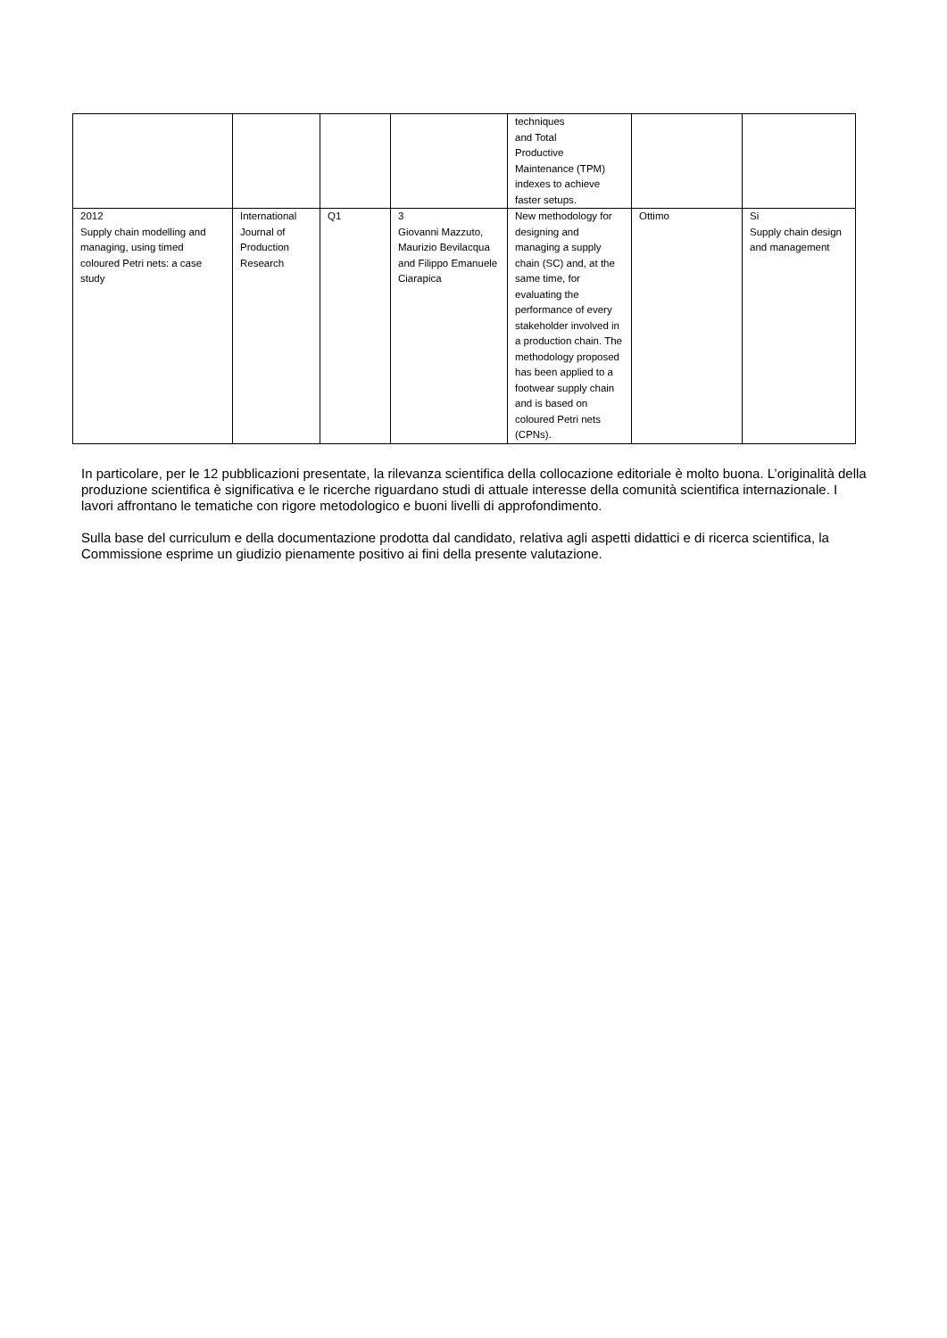| | | | | techniques and Total Productive Maintenance (TPM) indexes to achieve faster setups. | | |
| 2012 Supply chain modelling and managing, using timed coloured Petri nets: a case study | International Journal of Production Research | Q1 | 3 Giovanni Mazzuto, Maurizio Bevilacqua and Filippo Emanuele Ciarapica | New methodology for designing and managing a supply chain (SC) and, at the same time, for evaluating the performance of every stakeholder involved in a production chain. The methodology proposed has been applied to a footwear supply chain and is based on coloured Petri nets (CPNs). | Ottimo | Si Supply chain design and management |
In particolare, per le 12 pubblicazioni presentate, la rilevanza scientifica della collocazione editoriale è molto buona. L’originalità della produzione scientifica è significativa e le ricerche riguardano studi di attuale interesse della comunità scientifica internazionale. I lavori affrontano le tematiche con rigore metodologico e buoni livelli di approfondimento.
Sulla base del curriculum e della documentazione prodotta dal candidato, relativa agli aspetti didattici e di ricerca scientifica, la Commissione esprime un giudizio pienamente positivo ai fini della presente valutazione.